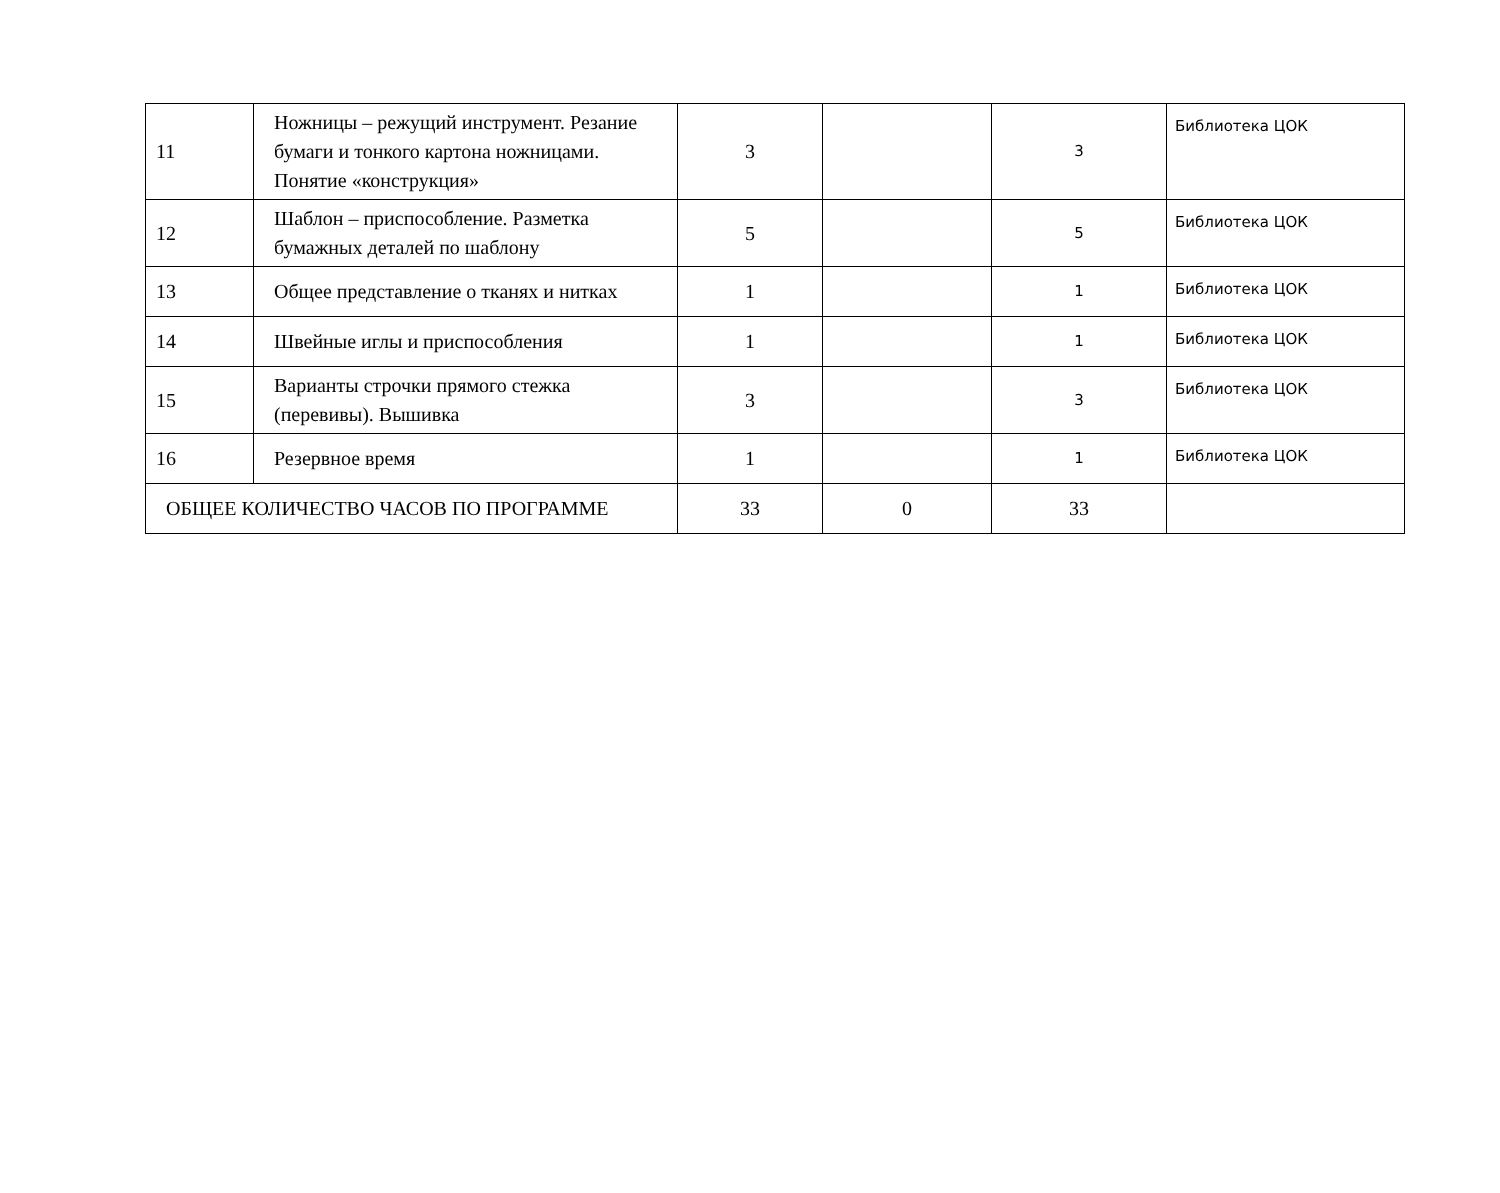| 11 | Ножницы – режущий инструмент. Резание бумаги и тонкого картона ножницами. Понятие «конструкция» | 3 | | 3 | Библиотека ЦОК |
| 12 | Шаблон – приспособление. Разметка бумажных деталей по шаблону | 5 | | 5 | Библиотека ЦОК |
| 13 | Общее представление о тканях и нитках | 1 | | 1 | Библиотека ЦОК |
| 14 | Швейные иглы и приспособления | 1 | | 1 | Библиотека ЦОК |
| 15 | Варианты строчки прямого стежка (перевивы). Вышивка | 3 | | 3 | Библиотека ЦОК |
| 16 | Резервное время | 1 | | 1 | Библиотека ЦОК |
| ОБЩЕЕ КОЛИЧЕСТВО ЧАСОВ ПО ПРОГРАММЕ | | 33 | 0 | 33 | |